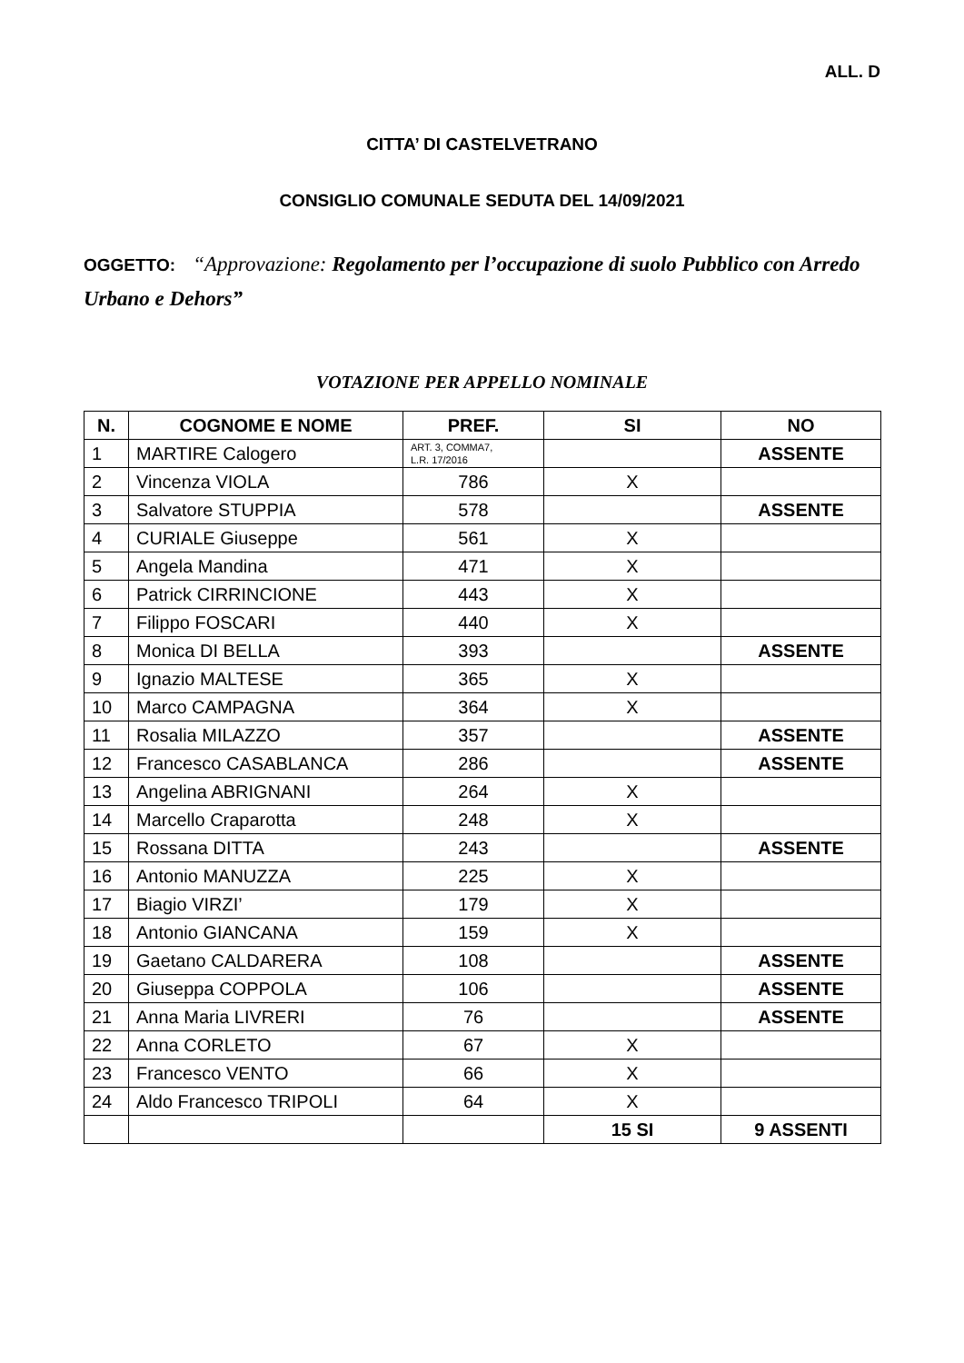ALL. D
CITTA’ DI CASTELVETRANO
CONSIGLIO COMUNALE SEDUTA DEL 14/09/2021
OGGETTO: “Approvazione: Regolamento per l’occupazione di suolo Pubblico con Arredo Urbano e Dehors”
VOTAZIONE PER APPELLO NOMINALE
| N. | COGNOME E NOME | PREF. | SI | NO |
| --- | --- | --- | --- | --- |
| 1 | MARTIRE Calogero | ART. 3, COMMA7, L.R. 17/2016 | | ASSENTE |
| 2 | Vincenza VIOLA | 786 | X | |
| 3 | Salvatore STUPPIA | 578 | | ASSENTE |
| 4 | CURIALE Giuseppe | 561 | X | |
| 5 | Angela Mandina | 471 | X | |
| 6 | Patrick CIRRINCIONE | 443 | X | |
| 7 | Filippo FOSCARI | 440 | X | |
| 8 | Monica DI BELLA | 393 | | ASSENTE |
| 9 | Ignazio MALTESE | 365 | X | |
| 10 | Marco CAMPAGNA | 364 | X | |
| 11 | Rosalia MILAZZO | 357 | | ASSENTE |
| 12 | Francesco CASABLANCA | 286 | | ASSENTE |
| 13 | Angelina ABRIGNANI | 264 | X | |
| 14 | Marcello Craparotta | 248 | X | |
| 15 | Rossana DITTA | 243 | | ASSENTE |
| 16 | Antonio MANUZZA | 225 | X | |
| 17 | Biagio VIRZI’ | 179 | X | |
| 18 | Antonio GIANCANA | 159 | X | |
| 19 | Gaetano CALDARERA | 108 | | ASSENTE |
| 20 | Giuseppa COPPOLA | 106 | | ASSENTE |
| 21 | Anna Maria LIVRERI | 76 | | ASSENTE |
| 22 | Anna CORLETO | 67 | X | |
| 23 | Francesco VENTO | 66 | X | |
| 24 | Aldo Francesco TRIPOLI | 64 | X | |
| | | | 15 SI | 9 ASSENTI |